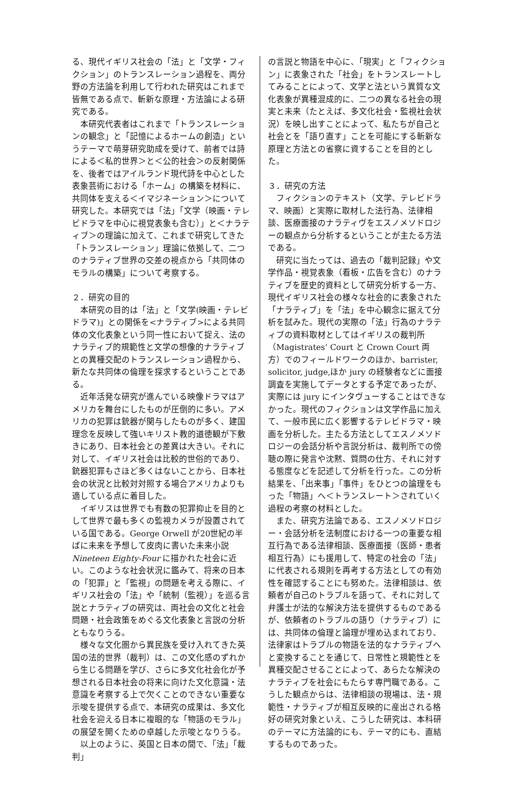る、現代イギリス社会の「法」と「文学・フィクション」のトランスレーション過程を、両分野の方法論を利用して行われた研究はこれまで皆無である点で、斬新な原理・方法論による研究である。
　本研究代表者はこれまで「トランスレーションの観念」と「記憶によるホームの創造」というテーマで萌芽研究助成を受けて、前者では詩による＜私的世界＞と＜公的社会＞の反射関係を、後者ではアイルランド現代詩を中心とした表象芸術における「ホーム」の構築を材料に、共同体を支える＜イマジネーション＞について研究した。本研究では「法」「文学（映画・テレビドラマを中心に視覚表象も含む）」と＜ナラティブ＞の理論に加えて、これまで研究してきた「トランスレーション」理論に依拠して、二つのナラティブ世界の交差の視点から「共同体のモラルの構築」について考察する。
２．研究の目的
　本研究の目的は「法」と「文学(映画・テレビドラマ)」との関係を<ナラティブ>による共同体の文化表象という同一性において捉え、法のナラティブ的規範性と文学の想像的ナラティブとの異種交配のトランスレーション過程から、新たな共同体の倫理を探求するということである。
　近年活発な研究が進んでいる映像ドラマはアメリカを舞台にしたものが圧倒的に多い。アメリカの犯罪は銃器が関与したものが多く、建国理念を反映して強いキリスト教的道徳観が下敷きにあり、日本社会との差異は大きい。それに対して、イギリス社会は比較的世俗的であり、銃器犯罪もさほど多くはないことから、日本社会の状況と比較対対照する場合アメリカよりも適している点に着目した。
　イギリスは世界でも有数の犯罪抑止を目的として世界で最も多くの監視カメラが設置されている国である。George Orwell が20世紀の半ばに未来を予想して皮肉に書いた未来小説 Nineteen Eighty-Four に描かれた社会に近い。このような社会状況に鑑みて、将来の日本の「犯罪」と「監視」の問題を考える際に、イギリス社会の「法」や「統制（監視）」を巡る言説とナラティブの研究は、両社会の文化と社会問題・社会政策をめぐる文化表象と言説の分析ともなりうる。
　様々な文化圏から異民族を受け入れてきた英国の法的世界（裁判）は、この文化感のずれから生じる問題を学び、さらに多文化社会化が予想される日本社会の将来に向けた文化意識・法意識を考察する上で欠くことのできない重要な示唆を提供する点で、本研究の成果は、多文化社会を迎える日本に複眼的な「物語のモラル」の展望を開くための卓越した示唆となりうる。
　以上のように、英国と日本の間で、「法」「裁判」
の言説と物語を中心に、「現実」と「フィクション」に表象された「社会」をトランスレートしてみることによって、文学と法という異質な文化表象が異種混成的に、二つの異なる社会の現実と未来（たとえば、多文化社会・監視社会状況）を映し出すことによって、私たちが自己と社会とを「語り直す」ことを可能にする斬新な原理と方法との省察に資することを目的とした。
３．研究の方法
　フィクションのテキスト（文学、テレビドラマ、映画）と実際に取材した法行為、法律相談、医療面接のナラティヴをエスノメソドロジーの観点から分析するということが主たる方法である。
　研究に当たっては、過去の「裁判記録」や文学作品・視覚表象（看板・広告を含む）のナラティブを歴史的資料として研究分析する一方、現代イギリス社会の様々な社会的に表象された「ナラティブ」を「法」を中心観念に据えて分析を試みた。現代の実際の「法」行為のナラティブの資料取材としてはイギリスの裁判所（Magistrates’ Court と Crown Court 両方）でのフィールドワークのほか、barrister, solicitor, judge,ほか jury の経験者などに面接調査を実施してデータとする予定であったが、実際には jury にインタヴューすることはできなかった。現代のフィクションは文学作品に加えて、一般市民に広く影響するテレビドラマ・映画を分析した。主たる方法としてエスノメソドロジーの会話分析や言説分析は、裁判所での傍聴の際に発言や沈黙、質問の仕方、それに対する態度などを記述して分析を行った。この分析結果を、「出来事」「事件」をひとつの論理をもった「物語」へ＜トランスレート＞されていく過程の考察の材料とした。
　また、研究方法論である、エスノメソドロジー・会話分析を法制度における一つの重要な相互行為である法律相談、医療面接（医師・患者相互行為）にも援用して、特定の社会の「法」に代表される規則を再考する方法としての有効性を確認することにも努めた。法律相談は、依頼者が自己のトラブルを語って、それに対して弁護士が法的な解決方法を提供するものであるが、依頼者のトラブルの語り（ナラティブ）には、共同体の倫理と論理が埋め込まれており、法律家はトラブルの物語を法的なナラティブへと変換することを通じて、日常性と規範性とを異種交配させることによって、あらたな解決のナラティブを社会にもたらす専門職である。こうした観点からは、法律相談の現場は、法・規範性・ナラティブが相互反映的に産出される格好の研究対象といえ、こうした研究は、本科研のテーマに方法論的にも、テーマ的にも、直結するものであった。